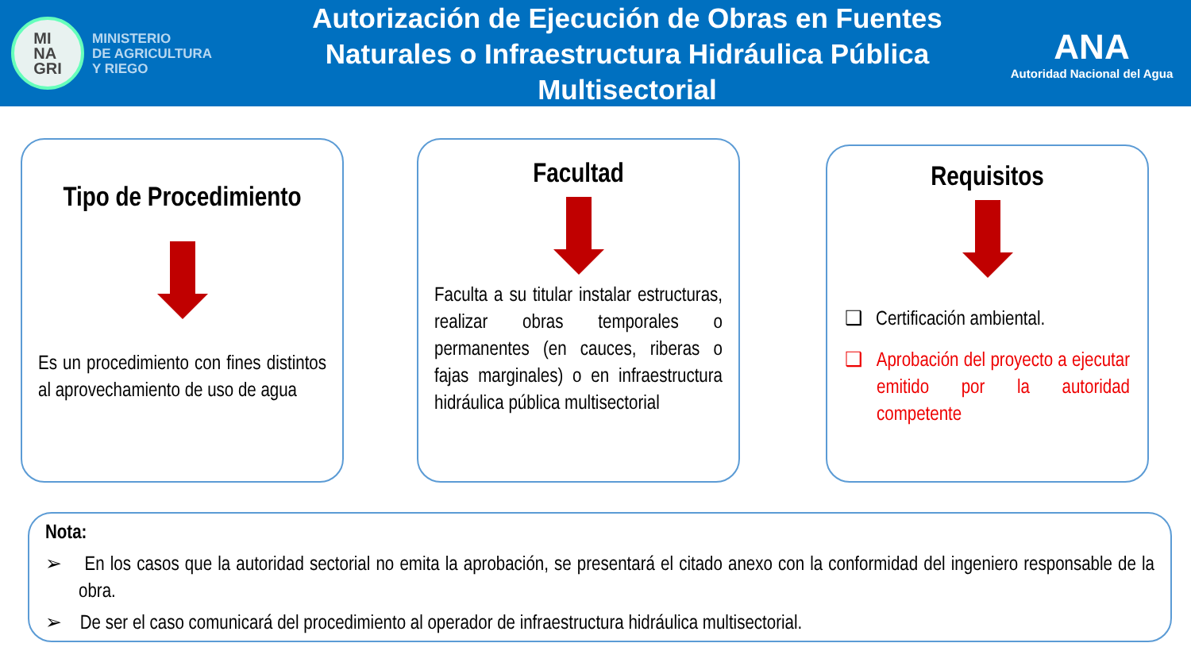MI
NA
GRI
MINISTERIO
DE AGRICULTURA
Y RIEGO
Autorización de Ejecución de Obras en Fuentes Naturales o Infraestructura Hidráulica Pública Multisectorial
ANA
Autoridad Nacional del Agua
Tipo de Procedimiento
Es un procedimiento con fines distintos al aprovechamiento de uso de agua
Facultad
Faculta a su titular instalar estructuras, realizar obras temporales o permanentes (en cauces, riberas o fajas marginales) o en infraestructura hidráulica pública multisectorial
Requisitos
❑ Certificación ambiental.
❑ Aprobación del proyecto a ejecutar emitido por la autoridad competente
Nota:
➢ En los casos que la autoridad sectorial no emita la aprobación, se presentará el citado anexo con la conformidad del ingeniero responsable de la obra.
➢ De ser el caso comunicará del procedimiento al operador de infraestructura hidráulica multisectorial.